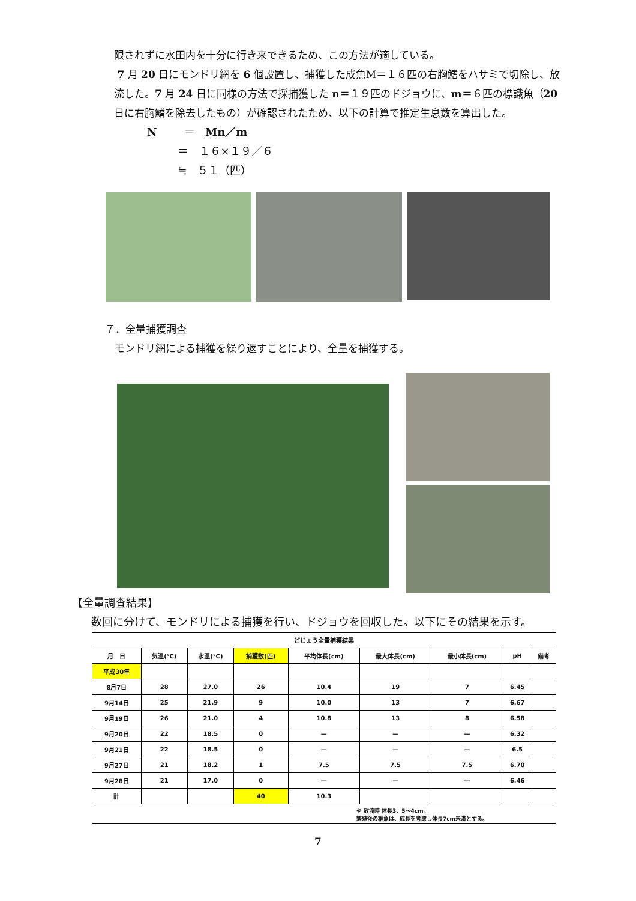限されずに水田内を十分に行き来できるため、この方法が適している。
7 月 20 日にモンドリ網を 6 個設置し、捕獲した成魚M＝１６匹の右胸鰭をハサミで切除し、放流した。7 月 24 日に同様の方法で採捕獲した n＝１９匹のドジョウに、m＝６匹の標識魚（20 日に右胸鰭を除去したもの）が確認されたため、以下の計算で推定生息数を算出した。
N ＝ Mn／m
＝ １６×１９／６
≒ ５１（匹）
７．全量捕獲調査
モンドリ網による捕獲を繰り返すことにより、全量を捕獲する。
【全量調査結果】
数回に分けて、モンドリによる捕獲を行い、ドジョウを回収した。以下にその結果を示す。
| どじょう全量捕獲結果 | | | | | | | | |
| --- | --- | --- | --- | --- | --- | --- | --- | --- |
| 月 日 | 気温(℃) | 水温(℃) | 捕獲数(匹) | 平均体長(cm) | 最大体長(cm) | 最小体長(cm) | pH | 備考 |
| 平成30年 | | | | | | | | |
| 8月7日 | 28 | 27.0 | 26 | 10.4 | 19 | 7 | 6.45 | |
| 9月14日 | 25 | 21.9 | 9 | 10.0 | 13 | 7 | 6.67 | |
| 9月19日 | 26 | 21.0 | 4 | 10.8 | 13 | 8 | 6.58 | |
| 9月20日 | 22 | 18.5 | 0 | — | — | — | 6.32 | |
| 9月21日 | 22 | 18.5 | 0 | — | — | — | 6.5 | |
| 9月27日 | 21 | 18.2 | 1 | 7.5 | 7.5 | 7.5 | 6.70 | |
| 9月28日 | 21 | 17.0 | 0 | — | — | — | 6.46 | |
| 計 | | | 40 | 10.3 | | | | |
| ※ 放流時 体長3．5～4cm。 繁殖後の稚魚は、成長を考慮し体長7cm未満とする。 | | | | | | | | |
7